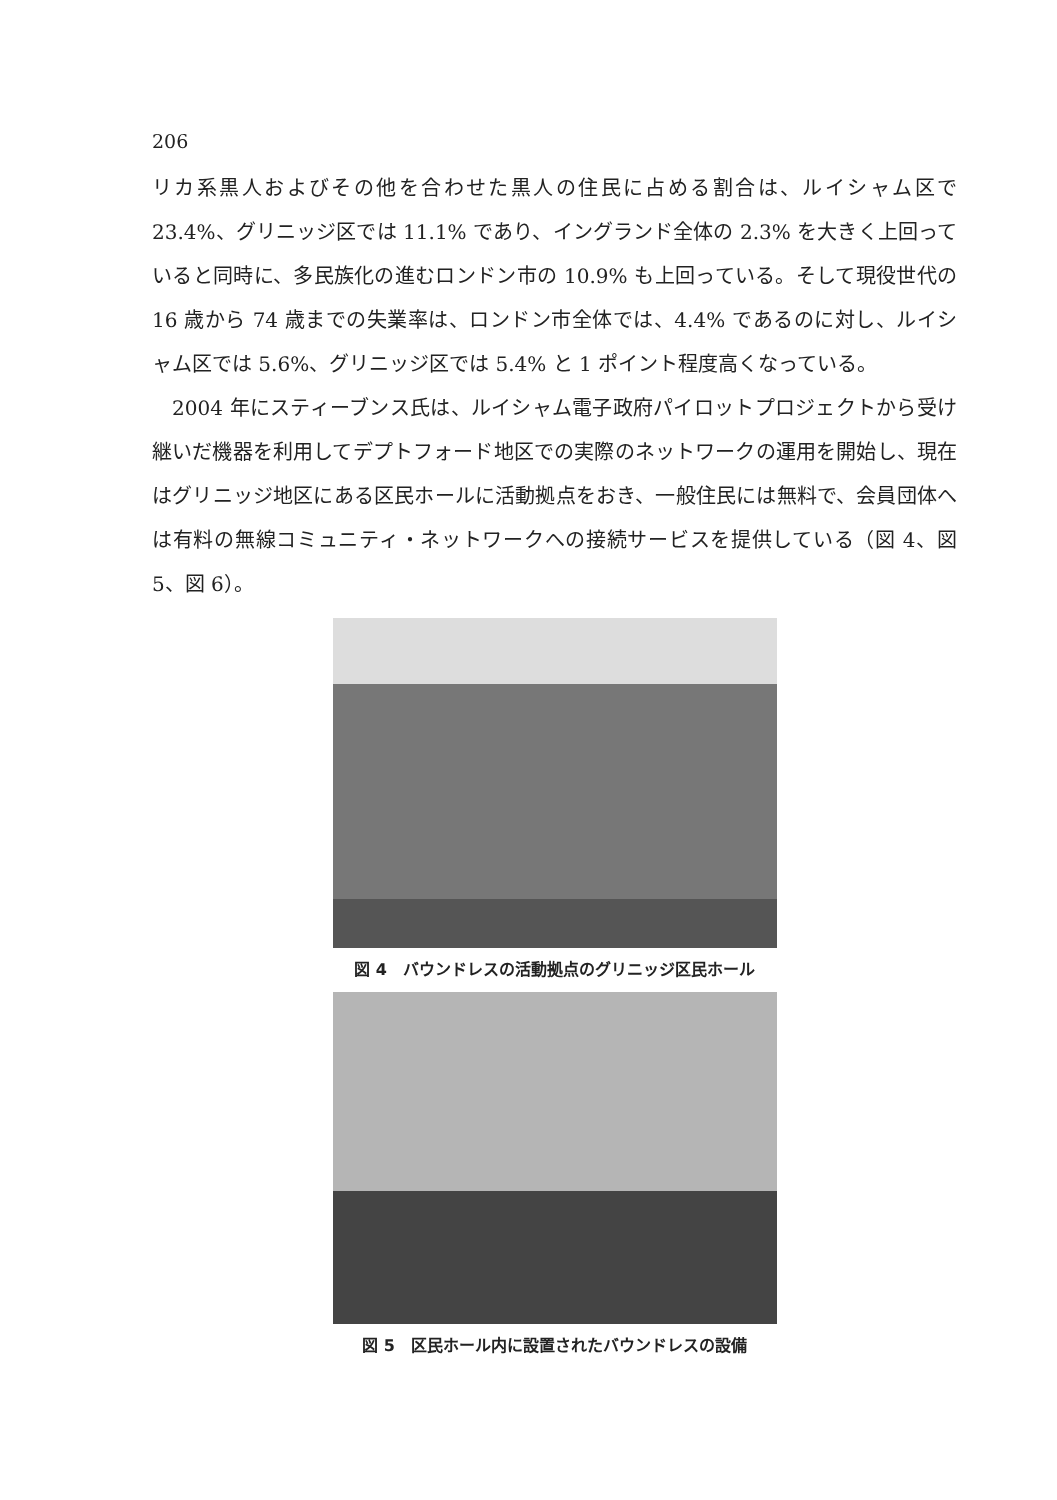206
リカ系黒人およびその他を合わせた黒人の住民に占める割合は、ルイシャム区で 23.4%、グリニッジ区では 11.1% であり、イングランド全体の 2.3% を大きく上回っていると同時に、多民族化の進むロンドン市の 10.9% も上回っている。そして現役世代の 16 歳から 74 歳までの失業率は、ロンドン市全体では、4.4% であるのに対し、ルイシャム区では 5.6%、グリニッジ区では 5.4% と 1 ポイント程度高くなっている。
2004 年にスティーブンス氏は、ルイシャム電子政府パイロットプロジェクトから受け継いだ機器を利用してデプトフォード地区での実際のネットワークの運用を開始し、現在はグリニッジ地区にある区民ホールに活動拠点をおき、一般住民には無料で、会員団体へは有料の無線コミュニティ・ネットワークへの接続サービスを提供している（図 4、図 5、図 6）。
図 4　バウンドレスの活動拠点のグリニッジ区民ホール
図 5　区民ホール内に設置されたバウンドレスの設備